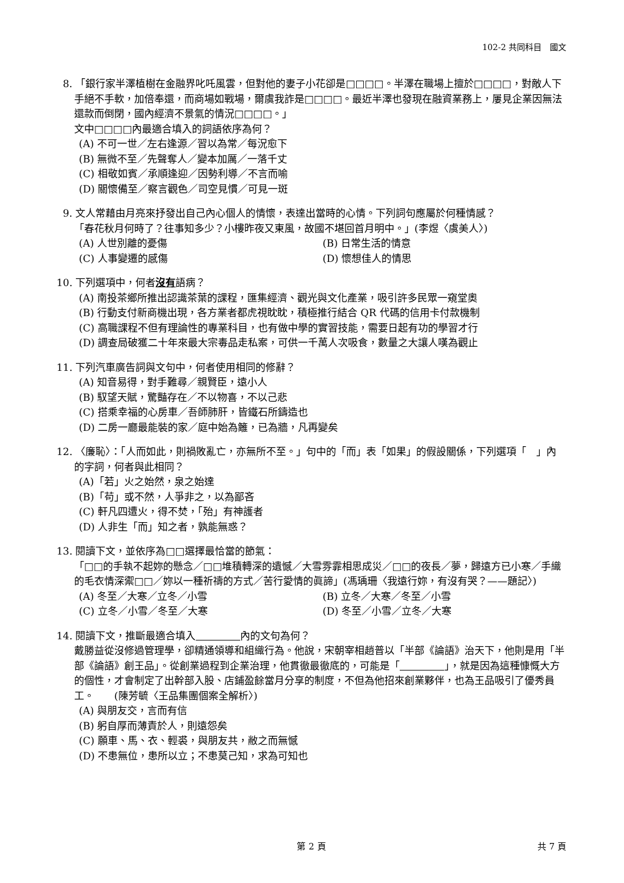102-2 共同科目　國文
8. 「銀行家半澤植樹在金融界叱吒風雲，但對他的妻子小花卻是□□□□。半澤在職場上擅於□□□□，對敵人下手絕不手軟，加倍奉還，而商場如戰場，爾虞我詐是□□□□。最近半澤也發現在融資業務上，屢見企業因無法還款而倒閉，國內經濟不景氣的情況□□□□。」
文中□□□□內最適合填入的詞語依序為何？
(A) 不可一世／左右逢源／習以為常／每況愈下
(B) 無微不至／先聲奪人／變本加厲／一落千丈
(C) 相敬如賓／承順逢迎／因勢利導／不言而喻
(D) 關懷備至／察言觀色／司空見慣／可見一斑
9. 文人常藉由月亮來抒發出自己內心個人的情懷，表達出當時的心情。下列詞句應屬於何種情感？
「春花秋月何時了？往事知多少？小樓昨夜又東風，故國不堪回首月明中。」(李煜〈虞美人〉)
(A) 人世別離的憂傷 (B) 日常生活的情意
(C) 人事變遷的感傷 (D) 懷想佳人的情思
10. 下列選項中，何者沒有語病？
(A) 南投茶鄉所推出認識茶葉的課程，匯集經濟、觀光與文化產業，吸引許多民眾一窺堂奧
(B) 行動支付新商機出現，各方業者都虎視眈眈，積極推行結合 QR 代碼的信用卡付款機制
(C) 高職課程不但有理論性的專業科目，也有做中學的實習技能，需要日起有功的學習才行
(D) 調查局破獲二十年來最大宗毒品走私案，可供一千萬人次吸食，數量之大讓人嘆為觀止
11. 下列汽車廣告詞與文句中，何者使用相同的修辭？
(A) 知音易得，對手難尋／親賢臣，遠小人
(B) 馭望天賦，驚豔存在／不以物喜，不以己悲
(C) 搭乘幸福的心房車／吾師肺肝，皆鐵石所鑄造也
(D) 二房一廳最能裝的家／庭中始為籬，已為牆，凡再變矣
12. 〈廉恥〉：「人而如此，則禍敗亂亡，亦無所不至。」句中的「而」表「如果」的假設關係，下列選項「　」內的字詞，何者與此相同？
(A)「若」火之始然，泉之始達
(B)「苟」或不然，人爭非之，以為鄙吝
(C) 軒凡四遭火，得不焚，「殆」有神護者
(D) 人非生「而」知之者，孰能無惑？
13. 閱讀下文，並依序為□□選擇最恰當的節氣：
「□□的手執不起妳的懸念／□□堆積轉深的遺憾／大雪雰霏相思成災／□□的夜長／夢，歸遠方已小寒／手織的毛衣情深禦□□／妳以一種祈禱的方式／苦行愛情的眞諦」(馮瑀珊〈我遠行妳，有沒有哭？——題記〉)
(A) 冬至／大寒／立冬／小雪 (B) 立冬／大寒／冬至／小雪
(C) 立冬／小雪／冬至／大寒 (D) 冬至／小雪／立冬／大寒
14. 閱讀下文，推斷最適合填入 內的文句為何？
戴勝益從沒修過管理學，卻精通領導和組織行為。他說，宋朝宰相趙普以「半部《論語》治天下，他則是用「半部《論語》創王品」。從創業過程到企業治理，他貫徹最徹底的，可能是「 」，就是因為這種慷慨大方的個性，才會制定了出幹部入股、店鋪盈餘當月分享的制度，不但為他招來創業夥伴，也為王品吸引了優秀員工。　　(陳芳毓〈王品集團個案全解析〉)
(A) 與朋友交，言而有信
(B) 躬自厚而薄責於人，則遠怨矣
(C) 願車、馬、衣、輕裘，與朋友共，敝之而無憾
(D) 不患無位，患所以立；不患莫己知，求為可知也
第 2 頁 共 7 頁